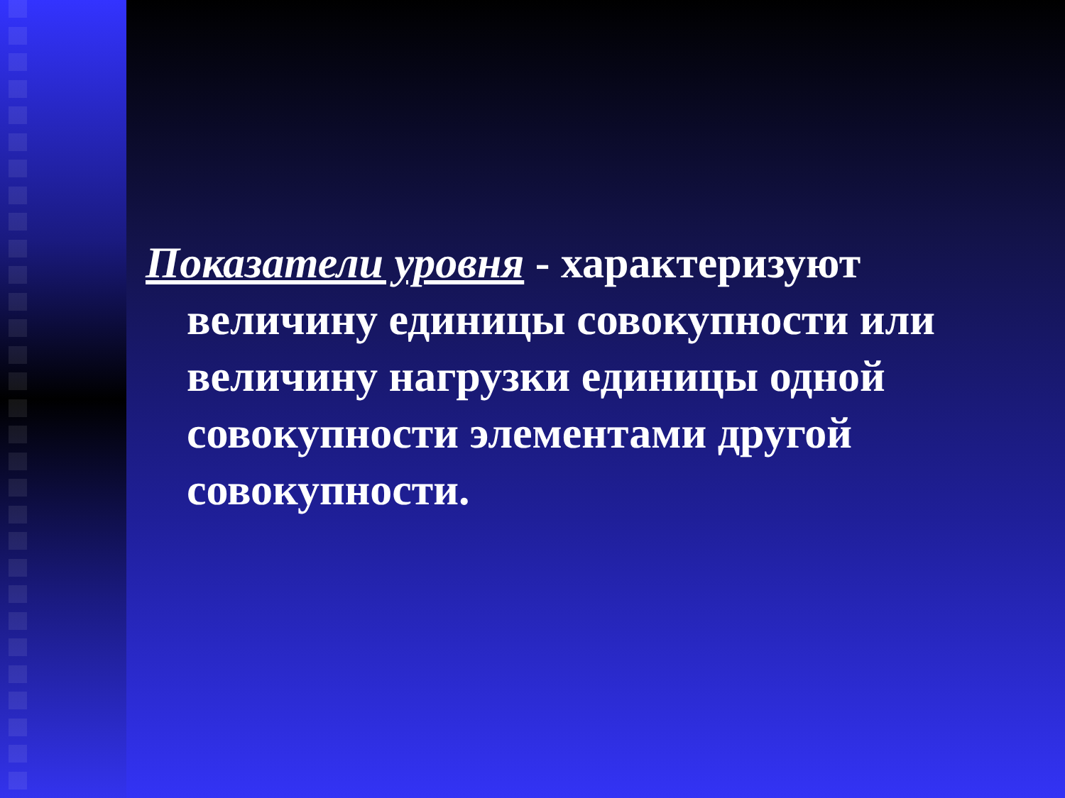Показатели уровня - характеризуют величину единицы совокупности или величину нагрузки единицы одной совокупности элементами другой совокупности.